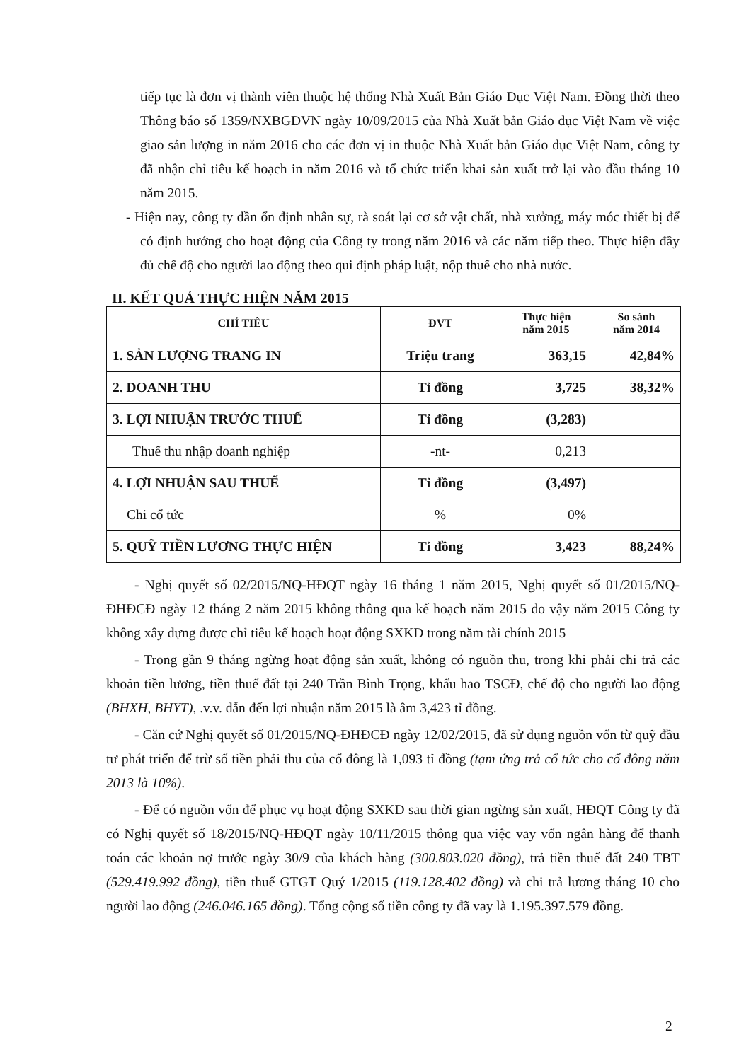tiếp tục là đơn vị thành viên thuộc hệ thống Nhà Xuất Bản Giáo Dục Việt Nam. Đồng thời theo Thông báo số 1359/NXBGDVN ngày 10/09/2015 của Nhà Xuất bản Giáo dục Việt Nam về việc giao sản lượng in năm 2016 cho các đơn vị in thuộc Nhà Xuất bản Giáo dục Việt Nam, công ty đã nhận chỉ tiêu kế hoạch in năm 2016 và tổ chức triển khai sản xuất trở lại vào đầu tháng 10 năm 2015.
- Hiện nay, công ty dần ổn định nhân sự, rà soát lại cơ sở vật chất, nhà xưởng, máy móc thiết bị để có định hướng cho hoạt động của Công ty trong năm 2016 và các năm tiếp theo. Thực hiện đầy đủ chế độ cho người lao động theo qui định pháp luật, nộp thuế cho nhà nước.
II. KẾT QUẢ THỰC HIỆN NĂM 2015
| CHỈ TIÊU | ĐVT | Thực hiện năm 2015 | So sánh năm 2014 |
| --- | --- | --- | --- |
| 1. SẢN LƯỢNG TRANG IN | Triệu trang | 363,15 | 42,84% |
| 2. DOANH THU | Tỉ đồng | 3,725 | 38,32% |
| 3. LỢI NHUẬN TRƯỚC THUẾ | Tỉ đồng | (3,283) | |
| Thuế thu nhập doanh nghiệp | -nt- | 0,213 | |
| 4. LỢI NHUẬN SAU THUẾ | Tỉ đồng | (3,497) | |
| Chi cổ tức | % | 0% | |
| 5. QUỸ TIỀN LƯƠNG THỰC HIỆN | Tỉ đồng | 3,423 | 88,24% |
- Nghị quyết số 02/2015/NQ-HĐQT ngày 16 tháng 1 năm 2015, Nghị quyết số 01/2015/NQ-ĐHĐCĐ ngày 12 tháng 2 năm 2015 không thông qua kế hoạch năm 2015 do vậy năm 2015 Công ty không xây dựng được chỉ tiêu kế hoạch hoạt động SXKD trong năm tài chính 2015
- Trong gần 9 tháng ngừng hoạt động sản xuất, không có nguồn thu, trong khi phải chi trả các khoản tiền lương, tiền thuế đất tại 240 Trần Bình Trọng, khấu hao TSCĐ, chế độ cho người lao động (BHXH, BHYT), .v.v. dẫn đến lợi nhuận năm 2015 là âm 3,423 tỉ đồng.
- Căn cứ Nghị quyết số 01/2015/NQ-ĐHĐCĐ ngày 12/02/2015, đã sử dụng nguồn vốn từ quỹ đầu tư phát triển để trừ số tiền phải thu của cổ đông là 1,093 tỉ đồng (tạm ứng trả cổ tức cho cổ đông năm 2013 là 10%).
- Để có nguồn vốn để phục vụ hoạt động SXKD sau thời gian ngừng sản xuất, HĐQT Công ty đã có Nghị quyết số 18/2015/NQ-HĐQT ngày 10/11/2015 thông qua việc vay vốn ngân hàng để thanh toán các khoản nợ trước ngày 30/9 của khách hàng (300.803.020 đồng), trả tiền thuế đất 240 TBT (529.419.992 đồng), tiền thuế GTGT Quý 1/2015 (119.128.402 đồng) và chi trả lương tháng 10 cho người lao động (246.046.165 đồng). Tổng cộng số tiền công ty đã vay là 1.195.397.579 đồng.
2